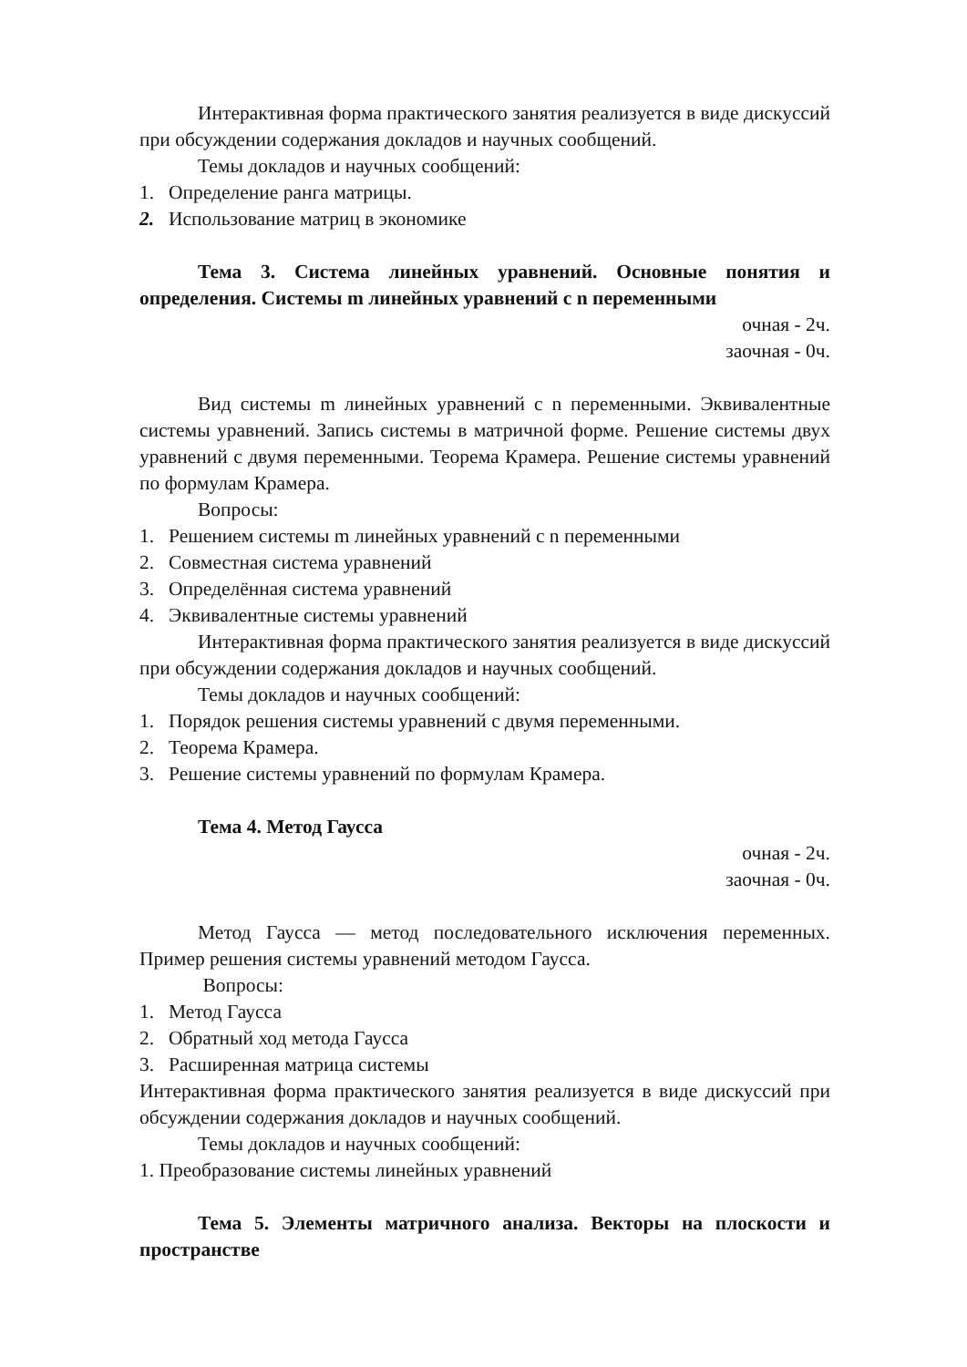Интерактивная форма практического занятия реализуется в виде дискуссий при обсуждении содержания докладов и научных сообщений.
Темы докладов и научных сообщений:
1. Определение ранга матрицы.
2. Использование матриц в экономике
Тема 3. Система линейных уравнений. Основные понятия и определения. Системы m линейных уравнений с n переменными
очная - 2ч.
заочная - 0ч.
Вид системы m линейных уравнений с n переменными. Эквивалентные системы уравнений. Запись системы в матричной форме. Решение системы двух уравнений с двумя переменными. Теорема Крамера. Решение системы уравнений по формулам Крамера.
Вопросы:
1. Решением системы m линейных уравнений с n переменными
2. Совместная система уравнений
3. Определённая система уравнений
4. Эквивалентные системы уравнений
Интерактивная форма практического занятия реализуется в виде дискуссий при обсуждении содержания докладов и научных сообщений.
Темы докладов и научных сообщений:
1. Порядок решения системы уравнений с двумя переменными.
2. Теорема Крамера.
3. Решение системы уравнений по формулам Крамера.
Тема 4. Метод Гаусса
очная - 2ч.
заочная - 0ч.
Метод Гаусса — метод последовательного исключения переменных. Пример решения системы уравнений методом Гаусса.
Вопросы:
1. Метод Гаусса
2. Обратный ход метода Гаусса
3. Расширенная матрица системы
Интерактивная форма практического занятия реализуется в виде дискуссий при обсуждении содержания докладов и научных сообщений.
Темы докладов и научных сообщений:
1. Преобразование системы линейных уравнений
Тема 5. Элементы матричного анализа. Векторы на плоскости и пространстве